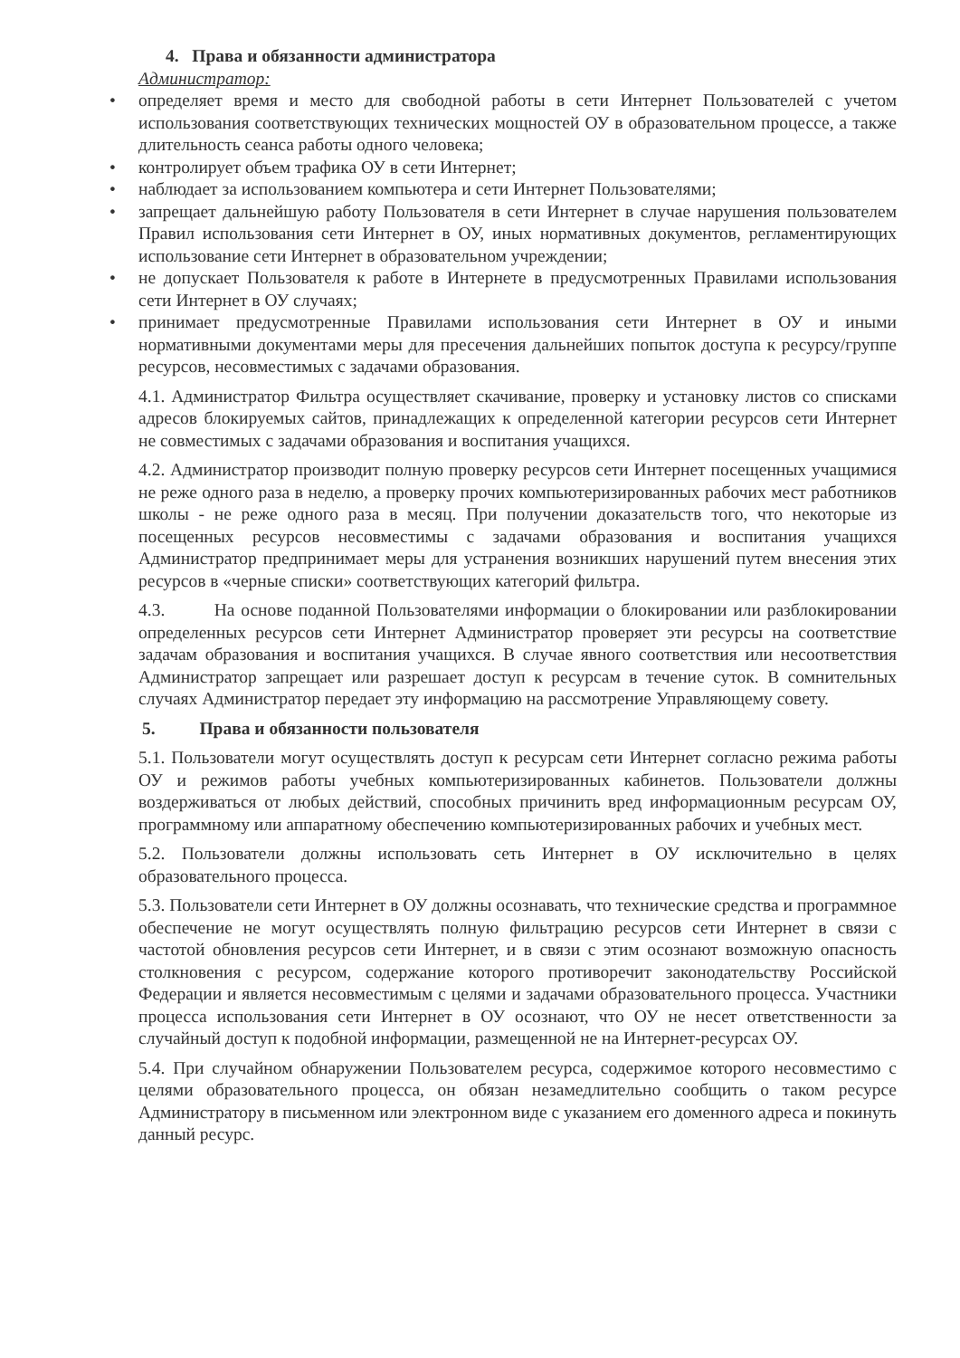4. Права и обязанности администратора
Администратор:
• определяет время и место для свободной работы в сети Интернет Пользователей с учетом использования соответствующих технических мощностей ОУ в образовательном процессе, а также длительность сеанса работы одного человека;
• контролирует объем трафика ОУ в сети Интернет;
• наблюдает за использованием компьютера и сети Интернет Пользователями;
• запрещает дальнейшую работу Пользователя в сети Интернет в случае нарушения пользователем Правил использования сети Интернет в ОУ, иных нормативных документов, регламентирующих использование сети Интернет в образовательном учреждении;
• не допускает Пользователя к работе в Интернете в предусмотренных Правилами использования сети Интернет в ОУ случаях;
• принимает предусмотренные Правилами использования сети Интернет в ОУ и иными нормативными документами меры для пресечения дальнейших попыток доступа к ресурсу/группе ресурсов, несовместимых с задачами образования.
4.1. Администратор Фильтра осуществляет скачивание, проверку и установку листов со списками адресов блокируемых сайтов, принадлежащих к определенной категории ресурсов сети Интернет не совместимых с задачами образования и воспитания учащихся.
4.2. Администратор производит полную проверку ресурсов сети Интернет посещенных учащимися не реже одного раза в неделю, а проверку прочих компьютеризированных рабочих мест работников школы - не реже одного раза в месяц. При получении доказательств того, что некоторые из посещенных ресурсов несовместимы с задачами образования и воспитания учащихся Администратор предпринимает меры для устранения возникших нарушений путем внесения этих ресурсов в «черные списки» соответствующих категорий фильтра.
4.3. На основе поданной Пользователями информации о блокировании или разблокировании определенных ресурсов сети Интернет Администратор проверяет эти ресурсы на соответствие задачам образования и воспитания учащихся. В случае явного соответствия или несоответствия Администратор запрещает или разрешает доступ к ресурсам в течение суток. В сомнительных случаях Администратор передает эту информацию на рассмотрение Управляющему совету.
5. Права и обязанности пользователя
5.1. Пользователи могут осуществлять доступ к ресурсам сети Интернет согласно режима работы ОУ и режимов работы учебных компьютеризированных кабинетов. Пользователи должны воздерживаться от любых действий, способных причинить вред информационным ресурсам ОУ, программному или аппаратному обеспечению компьютеризированных рабочих и учебных мест.
5.2. Пользователи должны использовать сеть Интернет в ОУ исключительно в целях образовательного процесса.
5.3. Пользователи сети Интернет в ОУ должны осознавать, что технические средства и программное обеспечение не могут осуществлять полную фильтрацию ресурсов сети Интернет в связи с частотой обновления ресурсов сети Интернет, и в связи с этим осознают возможную опасность столкновения с ресурсом, содержание которого противоречит законодательству Российской Федерации и является несовместимым с целями и задачами образовательного процесса. Участники процесса использования сети Интернет в ОУ осознают, что ОУ не несет ответственности за случайный доступ к подобной информации, размещенной не на Интернет-ресурсах ОУ.
5.4. При случайном обнаружении Пользователем ресурса, содержимое которого несовместимо с целями образовательного процесса, он обязан незамедлительно сообщить о таком ресурсе Администратору в письменном или электронном виде с указанием его доменного адреса и покинуть данный ресурс.